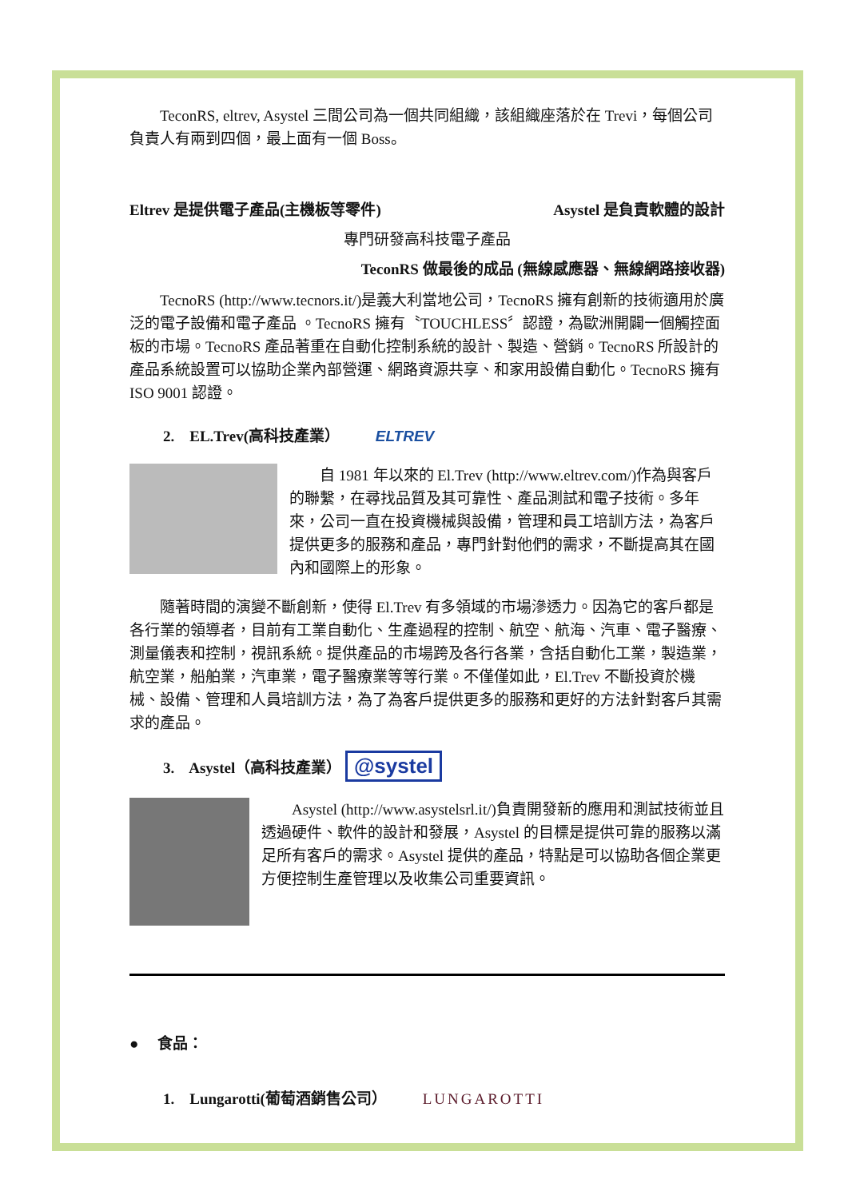TeconRS, eltrev, Asystel 三間公司為一個共同組織，該組織座落於在 Trevi，每個公司負責人有兩到四個，最上面有一個 Boss。
Eltrev 是提供電子產品(主機板等零件) Asystel 是負責軟體的設計
專門研發高科技電子產品
TeconRS 做最後的成品 (無線感應器、無線網路接收器)
TecnoRS (http://www.tecnors.it/)是義大利當地公司，TecnoRS 擁有創新的技術適用於廣泛的電子設備和電子產品 。TecnoRS 擁有〝TOUCHLESS〞認證，為歐洲開闢一個觸控面板的市場。TecnoRS 產品著重在自動化控制系統的設計、製造、營銷。TecnoRS 所設計的產品系統設置可以協助企業內部營運、網路資源共享、和家用設備自動化。TecnoRS 擁有 ISO 9001 認證。
2. EL.Trev(高科技產業） ELTREV
自 1981 年以來的 El.Trev (http://www.eltrev.com/)作為與客戶的聯繫，在尋找品質及其可靠性、產品測試和電子技術。多年來，公司一直在投資機械與設備，管理和員工培訓方法，為客戶提供更多的服務和產品，專門針對他們的需求，不斷提高其在國內和國際上的形象。
隨著時間的演變不斷創新，使得 El.Trev 有多領域的市場滲透力。因為它的客戶都是各行業的領導者，目前有工業自動化、生產過程的控制、航空、航海、汽車、電子醫療、測量儀表和控制，視訊系統。提供產品的市場跨及各行各業，含括自動化工業，製造業，航空業，船舶業，汽車業，電子醫療業等等行業。不僅僅如此，El.Trev 不斷投資於機械、設備、管理和人員培訓方法，為了為客戶提供更多的服務和更好的方法針對客戶其需求的產品。
3. Asystel（高科技產業） @systel
Asystel (http://www.asystelsrl.it/)負責開發新的應用和測試技術並且透過硬件、軟件的設計和發展，Asystel 的目標是提供可靠的服務以滿足所有客戶的需求。Asystel 提供的產品，特點是可以協助各個企業更方便控制生產管理以及收集公司重要資訊。
● 食品：
1. Lungarotti(葡萄酒銷售公司） LUNGAROTTI